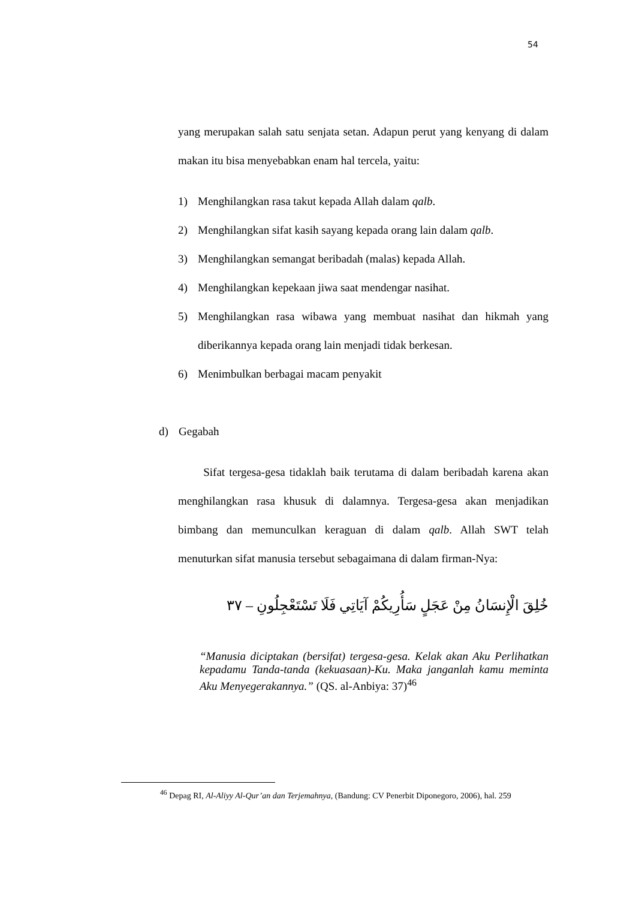54
yang merupakan salah satu senjata setan. Adapun perut yang kenyang di dalam makan itu bisa menyebabkan enam hal tercela, yaitu:
1) Menghilangkan rasa takut kepada Allah dalam qalb.
2) Menghilangkan sifat kasih sayang kepada orang lain dalam qalb.
3) Menghilangkan semangat beribadah (malas) kepada Allah.
4) Menghilangkan kepekaan jiwa saat mendengar nasihat.
5) Menghilangkan rasa wibawa yang membuat nasihat dan hikmah yang diberikannya kepada orang lain menjadi tidak berkesan.
6) Menimbulkan berbagai macam penyakit
d) Gegabah
Sifat tergesa-gesa tidaklah baik terutama di dalam beribadah karena akan menghilangkan rasa khusuk di dalamnya. Tergesa-gesa akan menjadikan bimbang dan memunculkan keraguan di dalam qalb. Allah SWT telah menuturkan sifat manusia tersebut sebagaimana di dalam firman-Nya:
خُلِقَ الْإِنسَانُ مِنْ عَجَلٍ سَأُرِيكُمْ آيَاتِي فَلَا تَسْتَعْجِلُونِ – ٣٧
“Manusia diciptakan (bersifat) tergesa-gesa. Kelak akan Aku Perlihatkan kepadamu Tanda-tanda (kekuasaan)-Ku. Maka janganlah kamu meminta Aku Menyegerakannya.” (QS. al-Anbiya: 37)<sup>46</sup>
<sup>46</sup> Depag RI, Al-Aliyy Al-Qur’an dan Terjemahnya, (Bandung: CV Penerbit Diponegoro, 2006), hal. 259